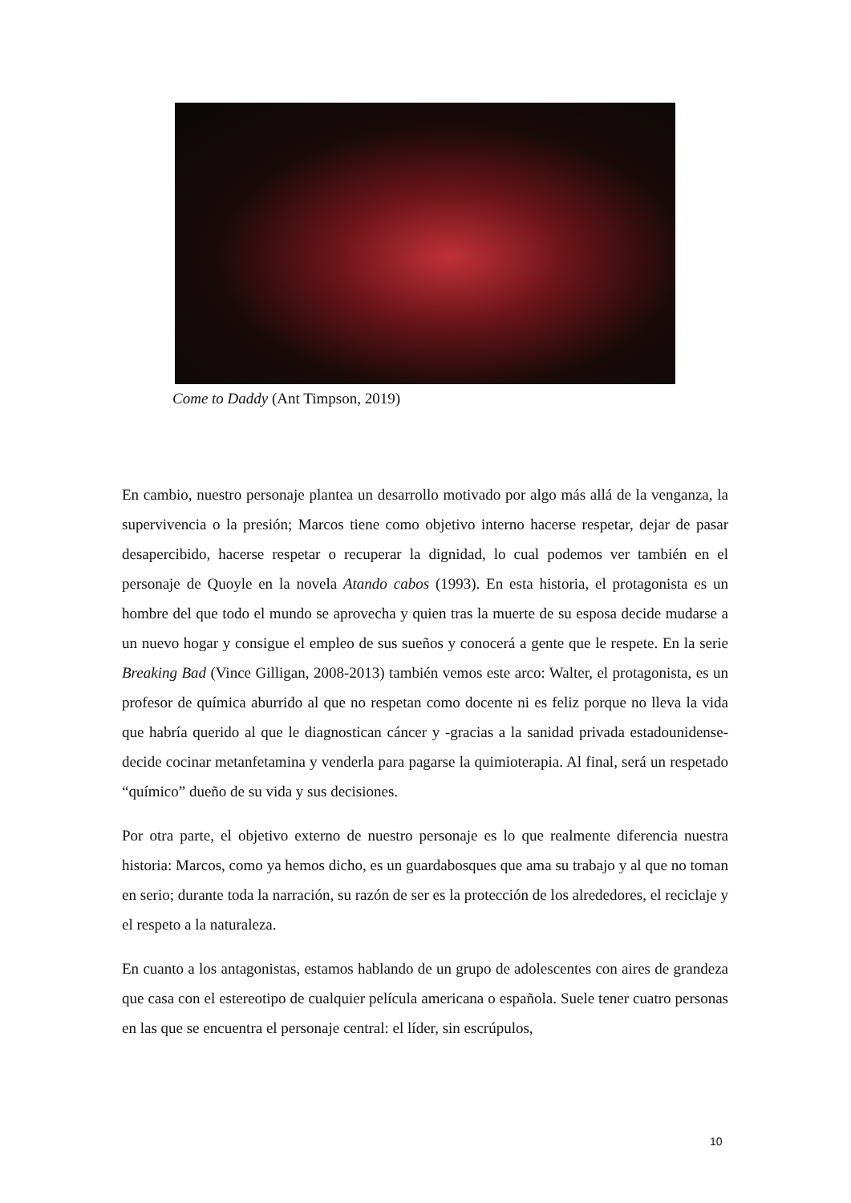Come to Daddy (Ant Timpson, 2019)
En cambio, nuestro personaje plantea un desarrollo motivado por algo más allá de la venganza, la supervivencia o la presión; Marcos tiene como objetivo interno hacerse respetar, dejar de pasar desapercibido, hacerse respetar o recuperar la dignidad, lo cual podemos ver también en el personaje de Quoyle en la novela Atando cabos (1993). En esta historia, el protagonista es un hombre del que todo el mundo se aprovecha y quien tras la muerte de su esposa decide mudarse a un nuevo hogar y consigue el empleo de sus sueños y conocerá a gente que le respete. En la serie Breaking Bad (Vince Gilligan, 2008-2013) también vemos este arco: Walter, el protagonista, es un profesor de química aburrido al que no respetan como docente ni es feliz porque no lleva la vida que habría querido al que le diagnostican cáncer y -gracias a la sanidad privada estadounidense- decide cocinar metanfetamina y venderla para pagarse la quimioterapia. Al final, será un respetado “químico” dueño de su vida y sus decisiones.
Por otra parte, el objetivo externo de nuestro personaje es lo que realmente diferencia nuestra historia: Marcos, como ya hemos dicho, es un guardabosques que ama su trabajo y al que no toman en serio; durante toda la narración, su razón de ser es la protección de los alrededores, el reciclaje y el respeto a la naturaleza.
En cuanto a los antagonistas, estamos hablando de un grupo de adolescentes con aires de grandeza que casa con el estereotipo de cualquier película americana o española. Suele tener cuatro personas en las que se encuentra el personaje central: el líder, sin escrúpulos,
10